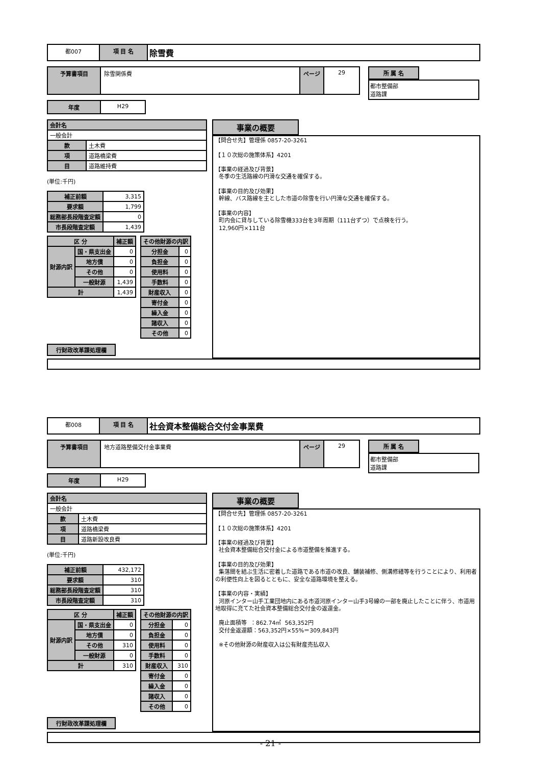都007 項 目 名
除雪費
予算書項目 除雪関係費 ページ 29 所 属 名
都市整備部
道路課
年度 H29
| 会計名 | |
| --- | --- |
| 一般会計 | |
| 款 | 土木費 |
| 項 | 道路橋梁費 |
| 目 | 道路維持費 |
(単位:千円)
| 補正前額 | 3,315 |
| 要求額 | 1,799 |
| 総務部長段階査定額 | 0 |
| 市長段階査定額 | 1,439 |
| 区 分 | | 補正額 |
| --- | --- | --- |
| 財源内訳 | 国・県支出金 | 0 |
| | 地方債 | 0 |
| | その他 | 0 |
| | 一般財源 | 1,439 |
| 計 | | 1,439 |
| その他財源の内訳 | |
| --- | --- |
| 分担金 | 0 |
| 負担金 | 0 |
| 使用料 | 0 |
| 手数料 | 0 |
| 財産収入 | 0 |
| 寄付金 | 0 |
| 繰入金 | 0 |
| 諸収入 | 0 |
| その他 | 0 |
行財政改革課処理欄
事業の概要
【問合せ先】管理係 0857-20-3261 【１０次総の施策体系】4201 【事業の経過及び背景】 冬季の生活路線の円滑な交通を確保する。 【事業の目的及び効果】 幹線、バス路線を主とした市道の除雪を行い円滑な交通を確保する。 【事業の内容】 町内会に貸与している除雪機333台を3年周期（111台ずつ）で点検を行う。 12,960円×111台
都008 項 目 名
社会資本整備総合交付金事業費
予算書項目 地方道路整備交付金事業費 ページ 29 所 属 名
都市整備部
道路課
年度 H29
| 会計名 | |
| --- | --- |
| 一般会計 | |
| 款 | 土木費 |
| 項 | 道路橋梁費 |
| 目 | 道路新設改良費 |
(単位:千円)
| 補正前額 | 432,172 |
| 要求額 | 310 |
| 総務部長段階査定額 | 310 |
| 市長段階査定額 | 310 |
| 区 分 | | 補正額 |
| --- | --- | --- |
| 財源内訳 | 国・県支出金 | 0 |
| | 地方債 | 0 |
| | その他 | 310 |
| | 一般財源 | 0 |
| 計 | | 310 |
| その他財源の内訳 | |
| --- | --- |
| 分担金 | 0 |
| 負担金 | 0 |
| 使用料 | 0 |
| 手数料 | 0 |
| 財産収入 | 310 |
| 寄付金 | 0 |
| 繰入金 | 0 |
| 諸収入 | 0 |
| その他 | 0 |
行財政改革課処理欄
事業の概要
【問合せ先】管理係 0857-20-3261 【１０次総の施策体系】4201 【事業の経過及び背景】 社会資本整備総合交付金による市道整備を推進する。 【事業の目的及び効果】 集落間を結ぶ生活に密着した道路である市道の改良、舗装補修、側溝修繕等を行うことにより、利用者の利便性向上を図るとともに、安全な道路環境を整える。 【事業の内容・実績】 河原インター山手工業団地内にある市道河原インター山手3号線の一部を廃止したことに伴う、市道用地取得に充てた社会資本整備総合交付金の返還金。 廃止面積等 ：862.74㎡ 563,352円 交付金返還額：563,352円×55%＝309,843円 ※その他財源の財産収入は公有財産売払収入
- 21 -